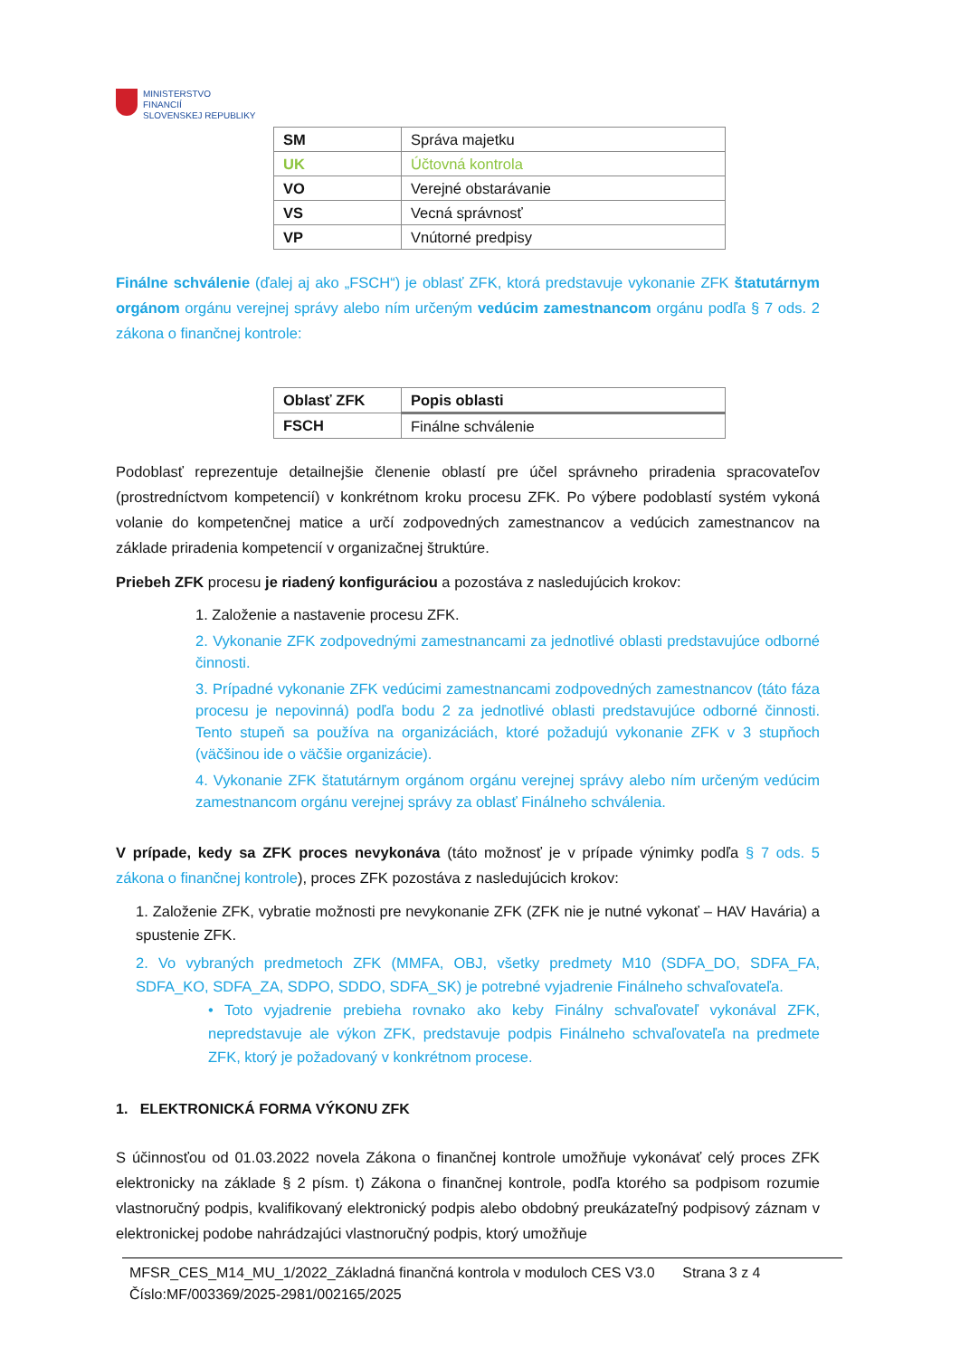MINISTERSTVO
FINANCIÍ
SLOVENSKEJ REPUBLIKY
| SM | Správa majetku |
| UK | Účtovná kontrola |
| VO | Verejné obstarávanie |
| VS | Vecná správnosť |
| VP | Vnútorné predpisy |
Finálne schválenie (ďalej aj ako „FSCH“) je oblasť ZFK, ktorá predstavuje vykonanie ZFK štatutárnym orgánom orgánu verejnej správy alebo ním určeným vedúcim zamestnancom orgánu podľa § 7 ods. 2 zákona o finančnej kontrole:
| Oblasť ZFK | Popis oblasti |
| FSCH | Finálne schválenie |
Podoblasť reprezentuje detailnejšie členenie oblastí pre účel správneho priradenia spracovateľov (prostredníctvom kompetencií) v konkrétnom kroku procesu ZFK. Po výbere podoblastí systém vykoná volanie do kompetenčnej matice a určí zodpovedných zamestnancov a vedúcich zamestnancov na základe priradenia kompetencií v organizačnej štruktúre.
Priebeh ZFK procesu je riadený konfiguráciou a pozostáva z nasledujúcich krokov:
1. Založenie a nastavenie procesu ZFK.
2. Vykonanie ZFK zodpovednými zamestnancami za jednotlivé oblasti predstavujúce odborné činnosti.
3. Prípadné vykonanie ZFK vedúcimi zamestnancami zodpovedných zamestnancov (táto fáza procesu je nepovinná) podľa bodu 2 za jednotlivé oblasti predstavujúce odborné činnosti. Tento stupeň sa používa na organizáciách, ktoré požadujú vykonanie ZFK v 3 stupňoch (väčšinou ide o väčšie organizácie).
4. Vykonanie ZFK štatutárnym orgánom orgánu verejnej správy alebo ním určeným vedúcim zamestnancom orgánu verejnej správy za oblasť Finálneho schválenia.
V prípade, kedy sa ZFK proces nevykonáva (táto možnosť je v prípade výnimky podľa § 7 ods. 5 zákona o finančnej kontrole), proces ZFK pozostáva z nasledujúcich krokov:
1. Založenie ZFK, vybratie možnosti pre nevykonanie ZFK (ZFK nie je nutné vykonať – HAV Havária) a spustenie ZFK.
2. Vo vybraných predmetoch ZFK (MMFA, OBJ, všetky predmety M10 (SDFA_DO, SDFA_FA, SDFA_KO, SDFA_ZA, SDPO, SDDO, SDFA_SK) je potrebné vyjadrenie Finálneho schvaľovateľa.
• Toto vyjadrenie prebieha rovnako ako keby Finálny schvaľovateľ vykonával ZFK, nepredstavuje ale výkon ZFK, predstavuje podpis Finálneho schvaľovateľa na predmete ZFK, ktorý je požadovaný v konkrétnom procese.
1. ELEKTRONICKÁ FORMA VÝKONU ZFK
S účinnosťou od 01.03.2022 novela Zákona o finančnej kontrole umožňuje vykonávať celý proces ZFK elektronicky na základe § 2 písm. t) Zákona o finančnej kontrole, podľa ktorého sa podpisom rozumie vlastnoručný podpis, kvalifikovaný elektronický podpis alebo obdobný preukázateľný podpisový záznam v elektronickej podobe nahrádzajúci vlastnoručný podpis, ktorý umožňuje
MFSR_CES_M14_MU_1/2022_Základná finančná kontrola v moduloch CES V3.0 Strana 3 z 4
Číslo:MF/003369/2025-2981/002165/2025